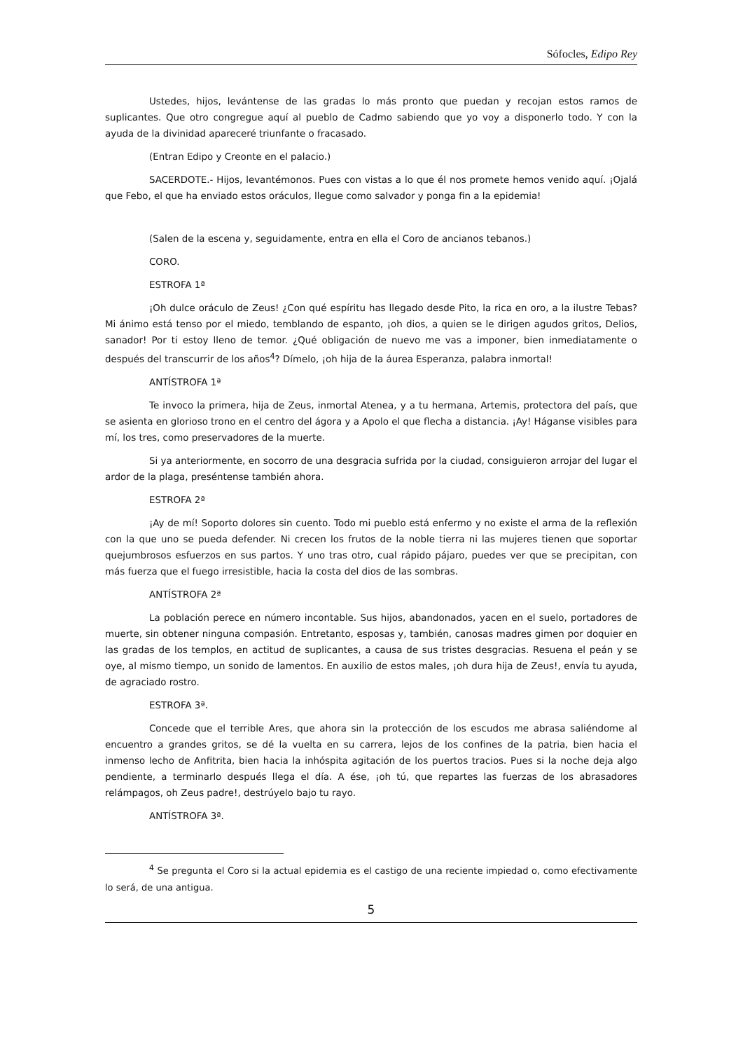Sófocles, Edipo Rey
Ustedes, hijos, levántense de las gradas lo más pronto que puedan y recojan estos ramos de suplicantes. Que otro congregue aquí al pueblo de Cadmo sabiendo que yo voy a disponerlo todo. Y con la ayuda de la divinidad apareceré triunfante o fracasado.
(Entran Edipo y Creonte en el palacio.)
SACERDOTE.- Hijos, levantémonos. Pues con vistas a lo que él nos promete hemos venido aquí. ¡Ojalá que Febo, el que ha enviado estos oráculos, llegue como salvador y ponga fin a la epidemia!
(Salen de la escena y, seguidamente, entra en ella el Coro de ancianos tebanos.)
CORO.
ESTROFA 1ª
¡Oh dulce oráculo de Zeus! ¿Con qué espíritu has llegado desde Pito, la rica en oro, a la ilustre Tebas? Mi ánimo está tenso por el miedo, temblando de espanto, ¡oh dios, a quien se le dirigen agudos gritos, Delios, sanador! Por ti estoy lleno de temor. ¿Qué obligación de nuevo me vas a imponer, bien inmediatamente o después del transcurrir de los años<sup>4</sup>? Dímelo, ¡oh hija de la áurea Esperanza, palabra inmortal!
ANTÍSTROFA 1ª
Te invoco la primera, hija de Zeus, inmortal Atenea, y a tu hermana, Artemis, protectora del país, que se asienta en glorioso trono en el centro del ágora y a Apolo el que flecha a distancia. ¡Ay! Háganse visibles para mí, los tres, como preservadores de la muerte.
Si ya anteriormente, en socorro de una desgracia sufrida por la ciudad, consiguieron arrojar del lugar el ardor de la plaga, preséntense también ahora.
ESTROFA 2ª
¡Ay de mí! Soporto dolores sin cuento. Todo mi pueblo está enfermo y no existe el arma de la reflexión con la que uno se pueda defender. Ni crecen los frutos de la noble tierra ni las mujeres tienen que soportar quejumbrosos esfuerzos en sus partos. Y uno tras otro, cual rápido pájaro, puedes ver que se precipitan, con más fuerza que el fuego irresistible, hacia la costa del dios de las sombras.
ANTÍSTROFA 2ª
La población perece en número incontable. Sus hijos, abandonados, yacen en el suelo, portadores de muerte, sin obtener ninguna compasión. Entretanto, esposas y, también, canosas madres gimen por doquier en las gradas de los templos, en actitud de suplicantes, a causa de sus tristes desgracias. Resuena el peán y se oye, al mismo tiempo, un sonido de lamentos. En auxilio de estos males, ¡oh dura hija de Zeus!, envía tu ayuda, de agraciado rostro.
ESTROFA 3ª.
Concede que el terrible Ares, que ahora sin la protección de los escudos me abrasa saliéndome al encuentro a grandes gritos, se dé la vuelta en su carrera, lejos de los confines de la patria, bien hacia el inmenso lecho de Anfitrita, bien hacia la inhóspita agitación de los puertos tracios. Pues si la noche deja algo pendiente, a terminarlo después llega el día. A ése, ¡oh tú, que repartes las fuerzas de los abrasadores relámpagos, oh Zeus padre!, destrúyelo bajo tu rayo.
ANTÍSTROFA 3ª.
<sup>4</sup> Se pregunta el Coro si la actual epidemia es el castigo de una reciente impiedad o, como efectivamente lo será, de una antigua.
5